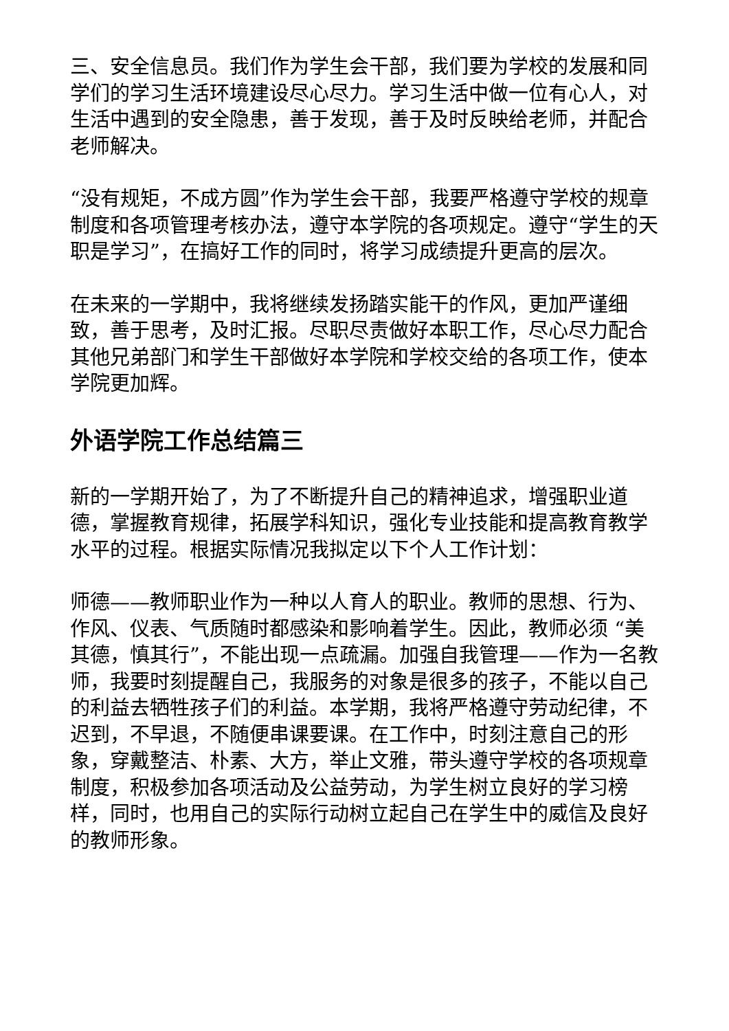三、安全信息员。我们作为学生会干部，我们要为学校的发展和同学们的学习生活环境建设尽心尽力。学习生活中做一位有心人，对生活中遇到的安全隐患，善于发现，善于及时反映给老师，并配合老师解决。
“没有规矩，不成方圆”作为学生会干部，我要严格遵守学校的规章制度和各项管理考核办法，遵守本学院的各项规定。遵守“学生的天职是学习”，在搞好工作的同时，将学习成绩提升更高的层次。
在未来的一学期中，我将继续发扬踏实能干的作风，更加严谨细致，善于思考，及时汇报。尽职尽责做好本职工作，尽心尽力配合其他兄弟部门和学生干部做好本学院和学校交给的各项工作，使本学院更加辉。
外语学院工作总结篇三
新的一学期开始了，为了不断提升自己的精神追求，增强职业道德，掌握教育规律，拓展学科知识，强化专业技能和提高教育教学水平的过程。根据实际情况我拟定以下个人工作计划：
师德——教师职业作为一种以人育人的职业。教师的思想、行为、作风、仪表、气质随时都感染和影响着学生。因此，教师必须 “美其德，慎其行”，不能出现一点疏漏。加强自我管理——作为一名教师，我要时刻提醒自己，我服务的对象是很多的孩子，不能以自己的利益去牺牲孩子们的利益。本学期，我将严格遵守劳动纪律，不迟到，不早退，不随便串课要课。在工作中，时刻注意自己的形象，穿戴整洁、朴素、大方，举止文雅，带头遵守学校的各项规章制度，积极参加各项活动及公益劳动，为学生树立良好的学习榜样，同时，也用自己的实际行动树立起自己在学生中的威信及良好的教师形象。